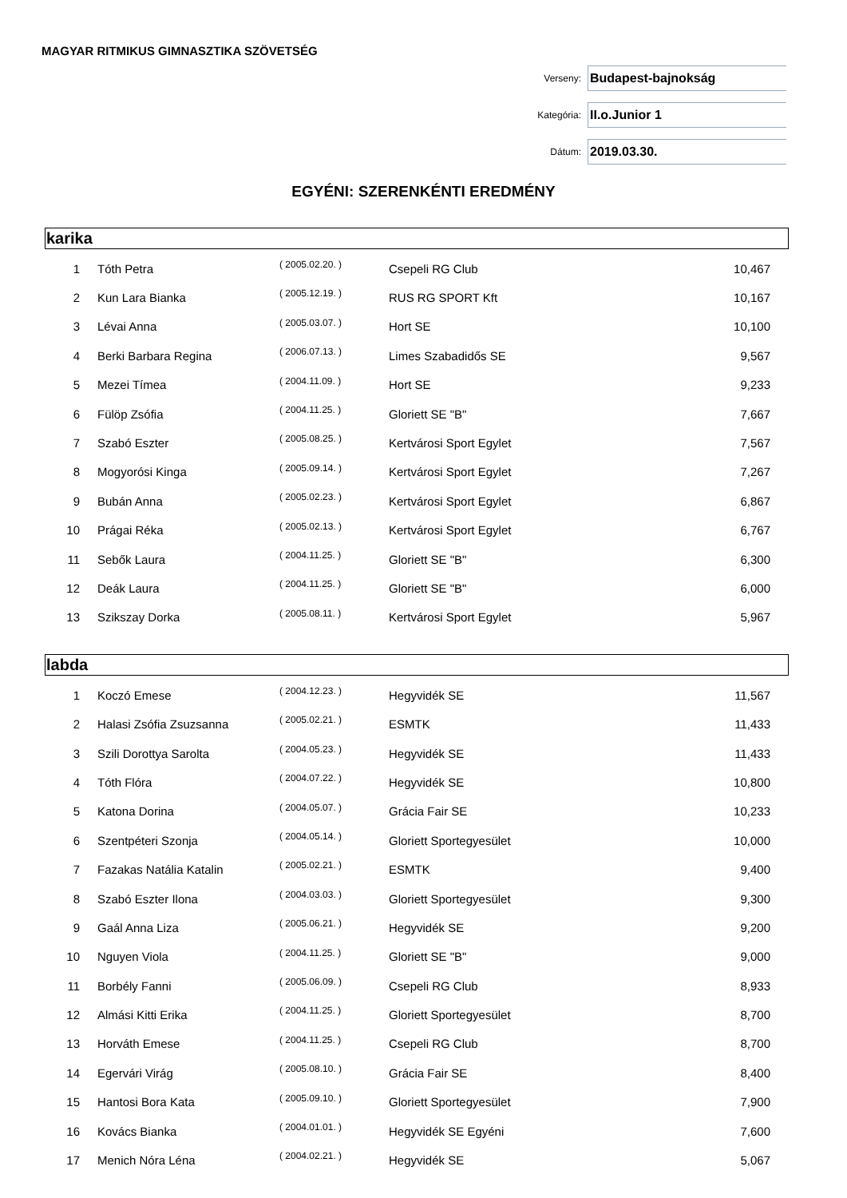MAGYAR RITMIKUS GIMNASZTIKA SZÖVETSÉG
Verseny:
Budapest-bajnokság
Kategória:
II.o.Junior 1
Dátum:
2019.03.30.
EGYÉNI: SZERENKÉNTI EREDMÉNY
karika
| 1 | Tóth Petra | ( 2005.02.20. ) | Csepeli RG Club | 10,467 |
| 2 | Kun Lara Bianka | ( 2005.12.19. ) | RUS RG SPORT Kft | 10,167 |
| 3 | Lévai Anna | ( 2005.03.07. ) | Hort SE | 10,100 |
| 4 | Berki Barbara Regina | ( 2006.07.13. ) | Limes Szabadidős SE | 9,567 |
| 5 | Mezei Tímea | ( 2004.11.09. ) | Hort SE | 9,233 |
| 6 | Fülöp Zsófia | ( 2004.11.25. ) | Gloriett SE "B" | 7,667 |
| 7 | Szabó Eszter | ( 2005.08.25. ) | Kertvárosi Sport Egylet | 7,567 |
| 8 | Mogyorósi Kinga | ( 2005.09.14. ) | Kertvárosi Sport Egylet | 7,267 |
| 9 | Bubán Anna | ( 2005.02.23. ) | Kertvárosi Sport Egylet | 6,867 |
| 10 | Prágai Réka | ( 2005.02.13. ) | Kertvárosi Sport Egylet | 6,767 |
| 11 | Sebők Laura | ( 2004.11.25. ) | Gloriett SE "B" | 6,300 |
| 12 | Deák Laura | ( 2004.11.25. ) | Gloriett SE "B" | 6,000 |
| 13 | Szikszay Dorka | ( 2005.08.11. ) | Kertvárosi Sport Egylet | 5,967 |
labda
| 1 | Koczó Emese | ( 2004.12.23. ) | Hegyvidék SE | 11,567 |
| 2 | Halasi Zsófia Zsuzsanna | ( 2005.02.21. ) | ESMTK | 11,433 |
| 3 | Szili Dorottya Sarolta | ( 2004.05.23. ) | Hegyvidék SE | 11,433 |
| 4 | Tóth Flóra | ( 2004.07.22. ) | Hegyvidék SE | 10,800 |
| 5 | Katona Dorina | ( 2004.05.07. ) | Grácia Fair SE | 10,233 |
| 6 | Szentpéteri Szonja | ( 2004.05.14. ) | Gloriett Sportegyesület | 10,000 |
| 7 | Fazakas Natália Katalin | ( 2005.02.21. ) | ESMTK | 9,400 |
| 8 | Szabó Eszter Ilona | ( 2004.03.03. ) | Gloriett Sportegyesület | 9,300 |
| 9 | Gaál Anna Liza | ( 2005.06.21. ) | Hegyvidék SE | 9,200 |
| 10 | Nguyen Viola | ( 2004.11.25. ) | Gloriett SE "B" | 9,000 |
| 11 | Borbély Fanni | ( 2005.06.09. ) | Csepeli RG Club | 8,933 |
| 12 | Almási Kitti Erika | ( 2004.11.25. ) | Gloriett Sportegyesület | 8,700 |
| 13 | Horváth Emese | ( 2004.11.25. ) | Csepeli RG Club | 8,700 |
| 14 | Egervári Virág | ( 2005.08.10. ) | Grácia Fair SE | 8,400 |
| 15 | Hantosi Bora Kata | ( 2005.09.10. ) | Gloriett Sportegyesület | 7,900 |
| 16 | Kovács Bianka | ( 2004.01.01. ) | Hegyvidék SE Egyéni | 7,600 |
| 17 | Menich Nóra Léna | ( 2004.02.21. ) | Hegyvidék SE | 5,067 |